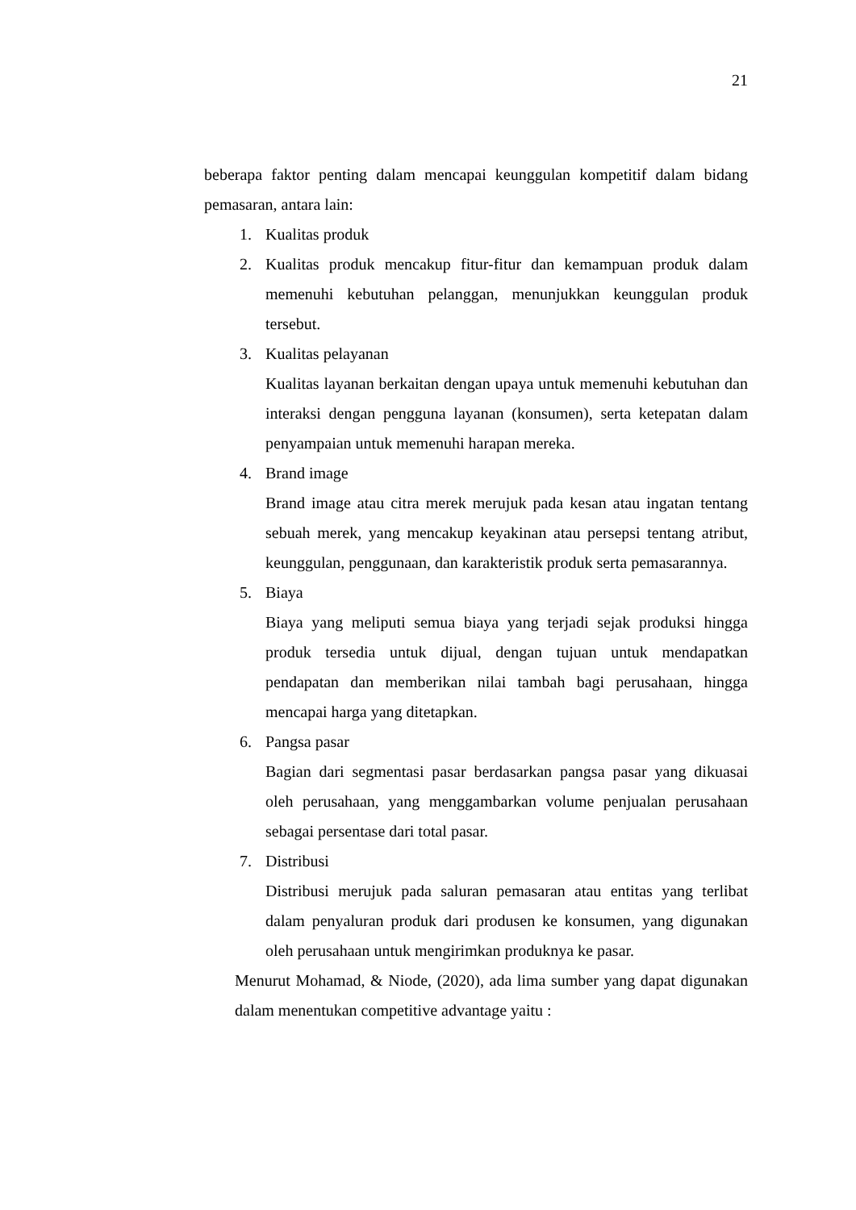21
beberapa faktor penting dalam mencapai keunggulan kompetitif dalam bidang pemasaran, antara lain:
1. Kualitas produk
2. Kualitas produk mencakup fitur-fitur dan kemampuan produk dalam memenuhi kebutuhan pelanggan, menunjukkan keunggulan produk tersebut.
3. Kualitas pelayanan
Kualitas layanan berkaitan dengan upaya untuk memenuhi kebutuhan dan interaksi dengan pengguna layanan (konsumen), serta ketepatan dalam penyampaian untuk memenuhi harapan mereka.
4. Brand image
Brand image atau citra merek merujuk pada kesan atau ingatan tentang sebuah merek, yang mencakup keyakinan atau persepsi tentang atribut, keunggulan, penggunaan, dan karakteristik produk serta pemasarannya.
5. Biaya
Biaya yang meliputi semua biaya yang terjadi sejak produksi hingga produk tersedia untuk dijual, dengan tujuan untuk mendapatkan pendapatan dan memberikan nilai tambah bagi perusahaan, hingga mencapai harga yang ditetapkan.
6. Pangsa pasar
Bagian dari segmentasi pasar berdasarkan pangsa pasar yang dikuasai oleh perusahaan, yang menggambarkan volume penjualan perusahaan sebagai persentase dari total pasar.
7. Distribusi
Distribusi merujuk pada saluran pemasaran atau entitas yang terlibat dalam penyaluran produk dari produsen ke konsumen, yang digunakan oleh perusahaan untuk mengirimkan produknya ke pasar.
Menurut Mohamad, & Niode, (2020), ada lima sumber yang dapat digunakan dalam menentukan competitive advantage yaitu :